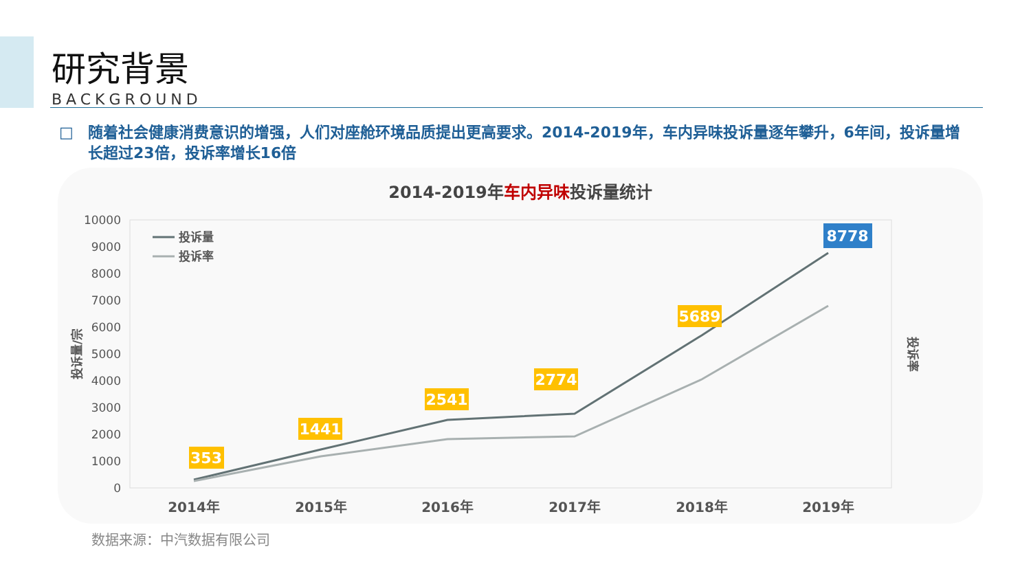研究背景
BACKGROUND
□ 随着社会健康消费意识的增强，人们对座舱环境品质提出更高要求。2014-2019年，车内异味投诉量逐年攀升，6年间，投诉量增长超过23倍，投诉率增长16倍
2014-2019年车内异味投诉量统计
10000
9000
8000
7000
6000
5000
4000
3000
2000
1000
0
投诉量/宗
投诉率
2014年
2015年
2016年
2017年
2018年
2019年
投诉量
投诉率
353
1441
2541
2774
5689
8778
数据来源：中汽数据有限公司